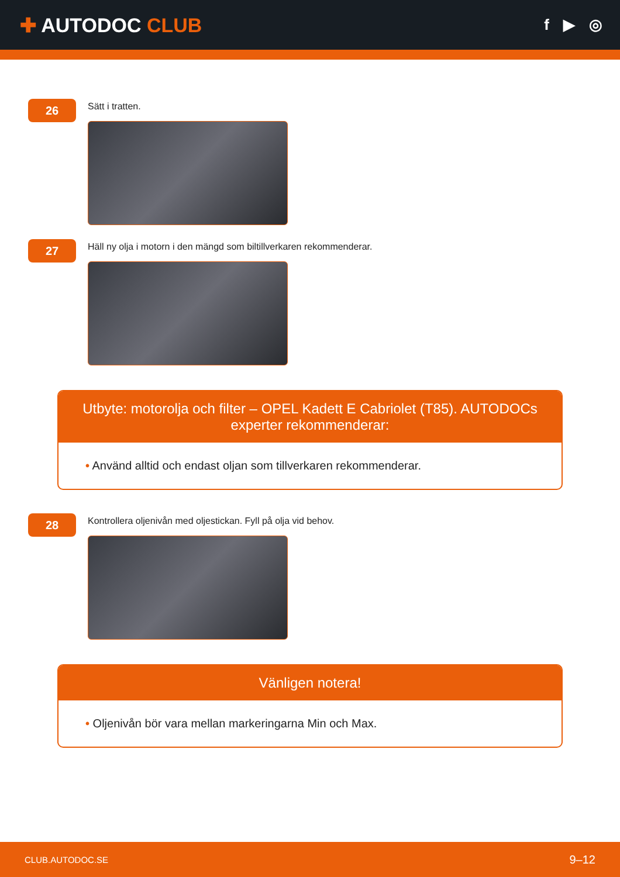✚ AUTODOC CLUB
f ▶ ◎
26
Sätt i tratten.
27
Häll ny olja i motorn i den mängd som biltillverkaren rekommenderar.
Utbyte: motorolja och filter – OPEL Kadett E Cabriolet (T85). AUTODOCs experter rekommenderar:
• Använd alltid och endast oljan som tillverkaren rekommenderar.
28
Kontrollera oljenivån med oljestickan. Fyll på olja vid behov.
Vänligen notera!
• Oljenivån bör vara mellan markeringarna Min och Max.
CLUB.AUTODOC.SE 9–12